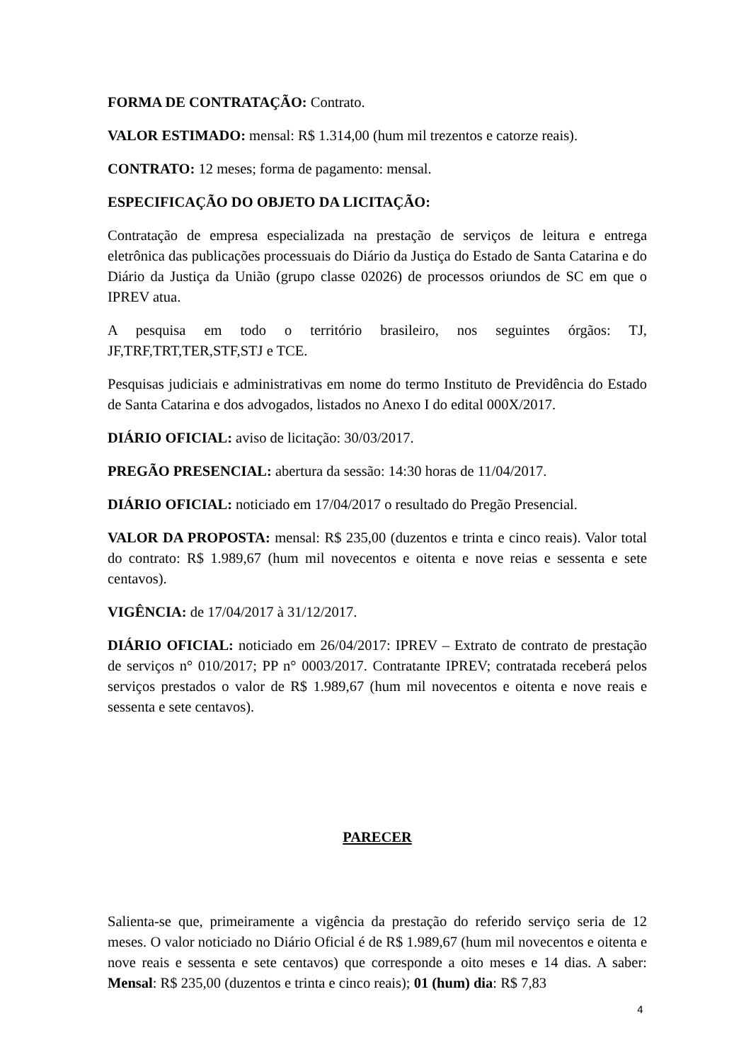FORMA DE CONTRATAÇÃO: Contrato.
VALOR ESTIMADO: mensal: R$ 1.314,00 (hum mil trezentos e catorze reais).
CONTRATO: 12 meses; forma de pagamento: mensal.
ESPECIFICAÇÃO DO OBJETO DA LICITAÇÃO:
Contratação de empresa especializada na prestação de serviços de leitura e entrega eletrônica das publicações processuais do Diário da Justiça do Estado de Santa Catarina e do Diário da Justiça da União (grupo classe 02026) de processos oriundos de SC em que o IPREV atua.
A pesquisa em todo o território brasileiro, nos seguintes órgãos: TJ, JF,TRF,TRT,TER,STF,STJ e TCE.
Pesquisas judiciais e administrativas em nome do termo Instituto de Previdência do Estado de Santa Catarina e dos advogados, listados no Anexo I do edital 000X/2017.
DIÁRIO OFICIAL: aviso de licitação: 30/03/2017.
PREGÃO PRESENCIAL: abertura da sessão: 14:30 horas de 11/04/2017.
DIÁRIO OFICIAL: noticiado em 17/04/2017 o resultado do Pregão Presencial.
VALOR DA PROPOSTA: mensal: R$ 235,00 (duzentos e trinta e cinco reais). Valor total do contrato: R$ 1.989,67 (hum mil novecentos e oitenta e nove reias e sessenta e sete centavos).
VIGÊNCIA: de 17/04/2017 à 31/12/2017.
DIÁRIO OFICIAL: noticiado em 26/04/2017: IPREV – Extrato de contrato de prestação de serviços n° 010/2017; PP n° 0003/2017. Contratante IPREV; contratada receberá pelos serviços prestados o valor de R$ 1.989,67 (hum mil novecentos e oitenta e nove reais e sessenta e sete centavos).
PARECER
Salienta-se que, primeiramente a vigência da prestação do referido serviço seria de 12 meses. O valor noticiado no Diário Oficial é de R$ 1.989,67 (hum mil novecentos e oitenta e nove reais e sessenta e sete centavos) que corresponde a oito meses e 14 dias. A saber: Mensal: R$ 235,00 (duzentos e trinta e cinco reais); 01 (hum) dia: R$ 7,83
4